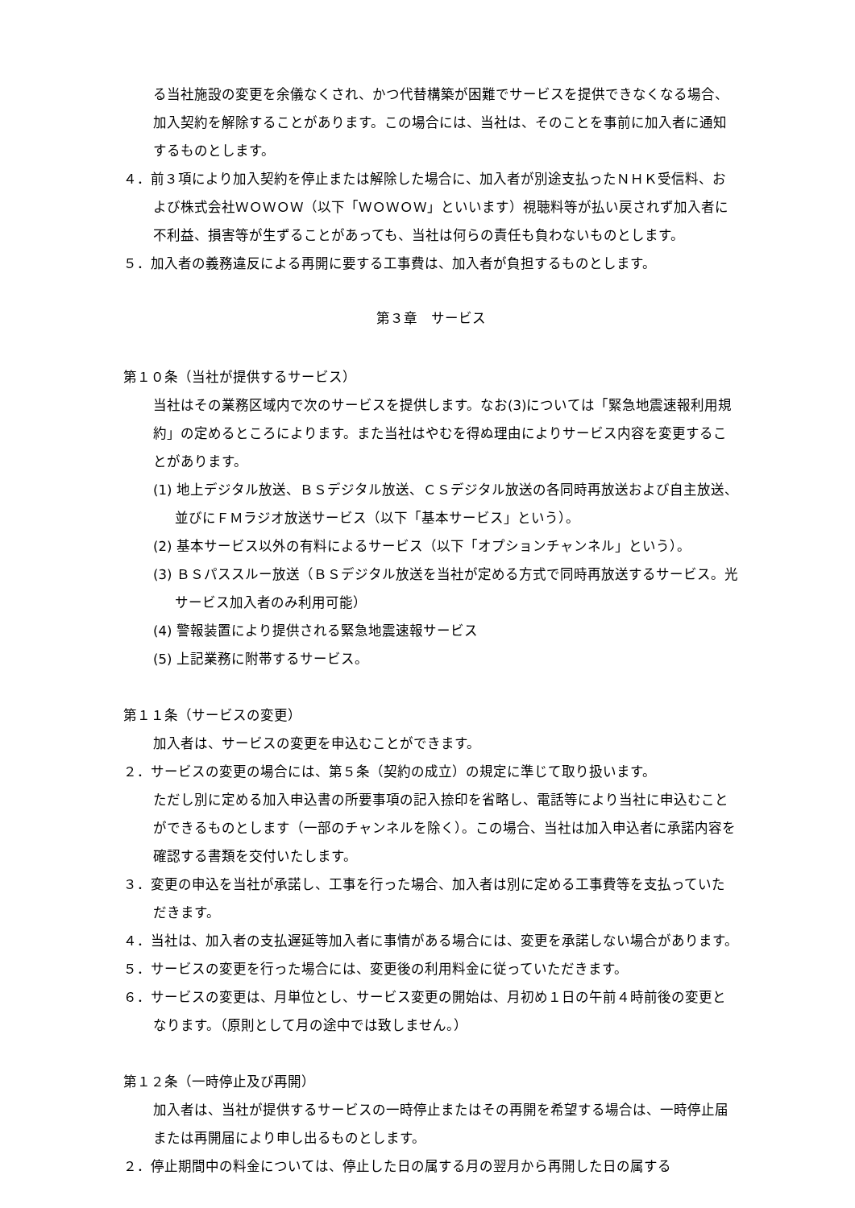る当社施設の変更を余儀なくされ、かつ代替構築が困難でサービスを提供できなくなる場合、加入契約を解除することがあります。この場合には、当社は、そのことを事前に加入者に通知するものとします。
４．前３項により加入契約を停止または解除した場合に、加入者が別途支払ったＮＨＫ受信料、および株式会社ＷＯＷＯＷ（以下「ＷＯＷＯＷ」といいます）視聴料等が払い戻されず加入者に不利益、損害等が生ずることがあっても、当社は何らの責任も負わないものとします。
５．加入者の義務違反による再開に要する工事費は、加入者が負担するものとします。
第３章　サービス
第１０条（当社が提供するサービス）
当社はその業務区域内で次のサービスを提供します。なお(3)については「緊急地震速報利用規約」の定めるところによります。また当社はやむを得ぬ理由によりサービス内容を変更することがあります。
(1) 地上デジタル放送、ＢＳデジタル放送、ＣＳデジタル放送の各同時再放送および自主放送、並びにＦＭラジオ放送サービス（以下「基本サービス」という）。
(2) 基本サービス以外の有料によるサービス（以下「オプションチャンネル」という）。
(3) ＢＳパススルー放送（ＢＳデジタル放送を当社が定める方式で同時再放送するサービス。光サービス加入者のみ利用可能）
(4) 警報装置により提供される緊急地震速報サービス
(5) 上記業務に附帯するサービス。
第１１条（サービスの変更）
加入者は、サービスの変更を申込むことができます。
２．サービスの変更の場合には、第５条（契約の成立）の規定に準じて取り扱います。
ただし別に定める加入申込書の所要事項の記入捺印を省略し、電話等により当社に申込むことができるものとします（一部のチャンネルを除く）。この場合、当社は加入申込者に承諾内容を確認する書類を交付いたします。
３．変更の申込を当社が承諾し、工事を行った場合、加入者は別に定める工事費等を支払っていただきます。
４．当社は、加入者の支払遅延等加入者に事情がある場合には、変更を承諾しない場合があります。
５．サービスの変更を行った場合には、変更後の利用料金に従っていただきます。
６．サービスの変更は、月単位とし、サービス変更の開始は、月初め１日の午前４時前後の変更となります。（原則として月の途中では致しません。）
第１２条（一時停止及び再開）
加入者は、当社が提供するサービスの一時停止またはその再開を希望する場合は、一時停止届または再開届により申し出るものとします。
２．停止期間中の料金については、停止した日の属する月の翌月から再開した日の属する